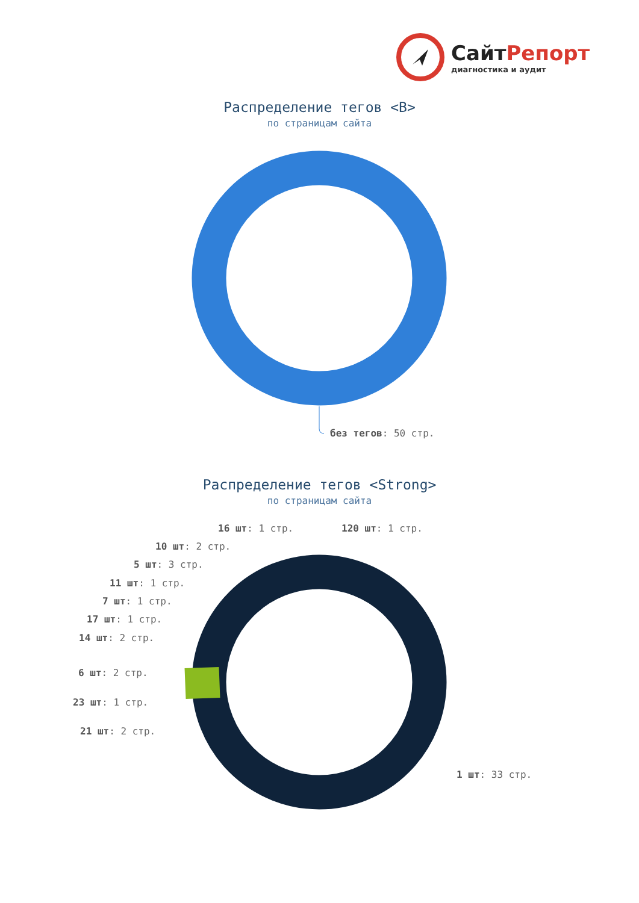СайтРепорт
диагностика и аудит
Распределение тегов <B>
по страницам сайта
без тегов: 50 стр.
Распределение тегов <Strong>
по страницам сайта
16 шт: 1 стр. 120 шт: 1 стр.
10 шт: 2 стр.
5 шт: 3 стр.
11 шт: 1 стр.
7 шт: 1 стр.
17 шт: 1 стр.
14 шт: 2 стр.
6 шт: 2 стр.
23 шт: 1 стр.
21 шт: 2 стр.
1 шт: 33 стр.